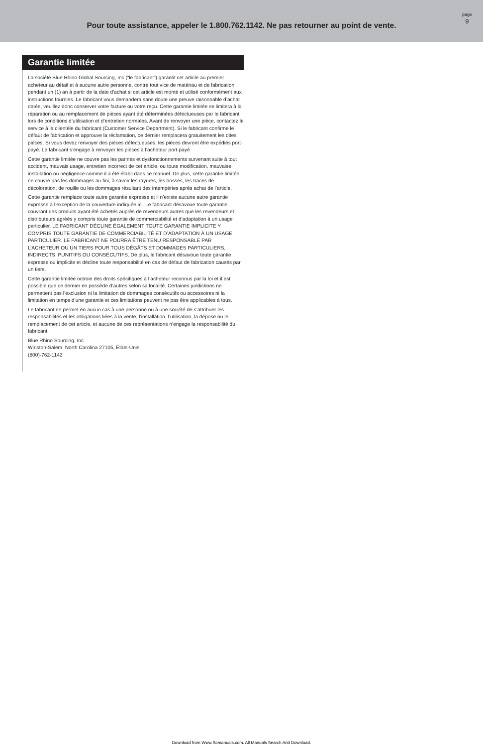Pour toute assistance, appeler le 1.800.762.1142. Ne pas retourner au point de vente.
page
9
Garantie limitée
La société Blue Rhino Global Sourcing, Inc (“le fabricant”) garantit cet article au premier acheteur au détail et à aucune autre personne, contre tout vice de matériau et de fabrication pendant un (1) an à partir de la date d’achat si cet article est monté et utilisé conformément aux instructions fournies. Le fabricant vous demandera sans doute une preuve raisonnable d’achat datée, veuillez donc conserver votre facture ou votre reçu. Cette garantie limitée se limitera à la réparation ou au remplacement de pièces ayant été déterminées défectueuses par le fabricant lors de conditions d’utilisation et d’entretien normales. Avant de renvoyer une pièce, contactez le service à la clientèle du fabricant (Customer Service Department). Si le fabricant confirme le défaut de fabrication et approuve la réclamation, ce dernier remplacera gratuitement les dites pièces. Si vous devez renvoyer des pièces défectueuses, les pièces devront être expédiés port-payé. Le fabricant s’engage à renvoyer les pièces à l’acheteur port-payé
Cette garantie limitée ne couvre pas les pannes et dysfonctionnements survenant suite à tout accident, mauvais usage, entretien incorrect de cet article, ou toute modification, mauvaise installation ou négligence comme il a été établi dans ce manuel. De plus, cette garantie limitée ne couvre pas les dommages au fini, à savoir les rayures, les bosses, les traces de décoloration, de rouille ou les dommages résultant des intempéries après achat de l’article.
Cette garantie remplace toute autre garantie expresse et il n’existe aucune autre garantie expresse à l’exception de la couverture indiquée ici. Le fabricant désavoue toute garantie couvrant des produits ayant été achetés auprès de revendeurs autres que les revendeurs et distributeurs agréés y compris toute garantie de commerciabilité et d’adaptation à un usage particulier. LE FABRICANT DÉCLINE ÉGALEMENT TOUTE GARANTIE IMPLICITE Y COMPRIS TOUTE GARANTIE DE COMMERCIABILITÉ ET D’ADAPTATION À UN USAGE PARTICULIER. LE FABRICANT NE POURRA ÊTRE TENU RESPONSABLE PAR L’ACHETEUR OU UN TIERS POUR TOUS DÉGÂTS ET DOMMAGES PARTICULIERS, INDIRECTS, PUNITIFS OU CONSÉCUTIFS. De plus, le fabricant désavoue toute garantie expresse ou implicite et décline toute responsabilité en cas de défaut de fabrication causés par un tiers.
Cette garantie limitée octroie des droits spécifiques à l’acheteur reconnus par la loi et il est possible que ce dernier en possède d’autres selon sa localité. Certaines juridictions ne permettent pas l’exclusion ni la limitation de dommages consécutifs ou accessoires ni la limitation en temps d’une garantie et ces limitations peuvent ne pas être applicables à tous.
Le fabricant ne permet en aucun cas à une personne ou à une société de s’attribuer les responsabilités et les obligations liées à la vente, l’installation, l’utilisation, la dépose ou le remplacement de cet article, et aucune de ces représentations n’engage la responsabilité du fabricant.
Blue Rhino Sourcing, Inc
Winston-Salem, North Carolina 27105, États-Unis
(800)-762-1142
Download from Www.Somanuals.com. All Manuals Search And Download.